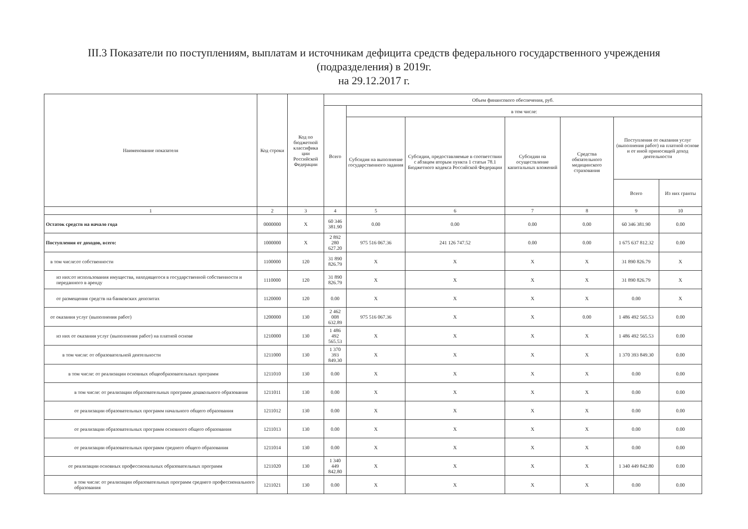III.3 Показатели по поступлениям, выплатам и источникам дефицита средств федерального государственного учреждения
(подразделения) в 2019г.
на 29.12.2017 г.
| Наименование показателя | Код строки | Код по бюджетной классифика ции Российской Федерации | Объем финансового обеспечения, руб. | | | | | | |
| --- | --- | --- | --- | --- | --- | --- | --- | --- | --- |
| | | | Всего | в том числе: | | | | | |
| | | | | Субсидия на выполнение государственного задания | Субсидии, предоставляемые в соответствии с абзацем вторым пункта 1 статьи 78.1 Бюджетного кодекса Российской Федерации | Субсидии на осуществление капитальных вложений | Средства обязательного медицинского страхования | Поступления от оказания услуг (выполнения работ) на платной основе и от иной приносящей доход деятельности | |
| | | | | | | | | Всего | Из них гранты |
| 1 | 2 | 3 | 4 | 5 | 6 | 7 | 8 | 9 | 10 |
| Остаток средств на начало года | 0000000 | X | 60 346 381.90 | 0.00 | 0.00 | 0.00 | 0.00 | 60 346 381.90 | 0.00 |
| Поступления от доходов, всего: | 1000000 | X | 2 892 280 627.20 | 975 516 067.36 | 241 126 747.52 | 0.00 | 0.00 | 1 675 637 812.32 | 0.00 |
| в том числе:от собственности | 1100000 | 120 | 31 890 826.79 | X | X | X | X | 31 890 826.79 | X |
| из них:от использования имущества, находящегося в государственной собственности и переданного в аренду | 1110000 | 120 | 31 890 826.79 | X | X | X | X | 31 890 826.79 | X |
| от размещения средств на банковских депозитах | 1120000 | 120 | 0.00 | X | X | X | X | 0.00 | X |
| от оказания услуг (выполнения работ) | 1200000 | 130 | 2 462 008 632.89 | 975 516 067.36 | X | X | 0.00 | 1 486 492 565.53 | 0.00 |
| из них от оказания услуг (выполнения работ) на платной основе | 1210000 | 130 | 1 486 492 565.53 | X | X | X | X | 1 486 492 565.53 | 0.00 |
| в том числе: от образовательной деятельности | 1211000 | 130 | 1 370 393 849.30 | X | X | X | X | 1 370 393 849.30 | 0.00 |
| в том числе: от реализации основных общеобразовательных программ | 1211010 | 130 | 0.00 | X | X | X | X | 0.00 | 0.00 |
| в том числе: от реализации образовательных программ дошкольного образования | 1211011 | 130 | 0.00 | X | X | X | X | 0.00 | 0.00 |
| от реализации образовательных программ начального общего образования | 1211012 | 130 | 0.00 | X | X | X | X | 0.00 | 0.00 |
| от реализации образовательных программ основного общего образования | 1211013 | 130 | 0.00 | X | X | X | X | 0.00 | 0.00 |
| от реализации образовательных программ среднего общего образования | 1211014 | 130 | 0.00 | X | X | X | X | 0.00 | 0.00 |
| от реализации основных профессиональных образовательных программ | 1211020 | 130 | 1 340 449 842.80 | X | X | X | X | 1 340 449 842.80 | 0.00 |
| в том числе: от реализации образовательных программ среднего профессионального образования | 1211021 | 130 | 0.00 | X | X | X | X | 0.00 | 0.00 |